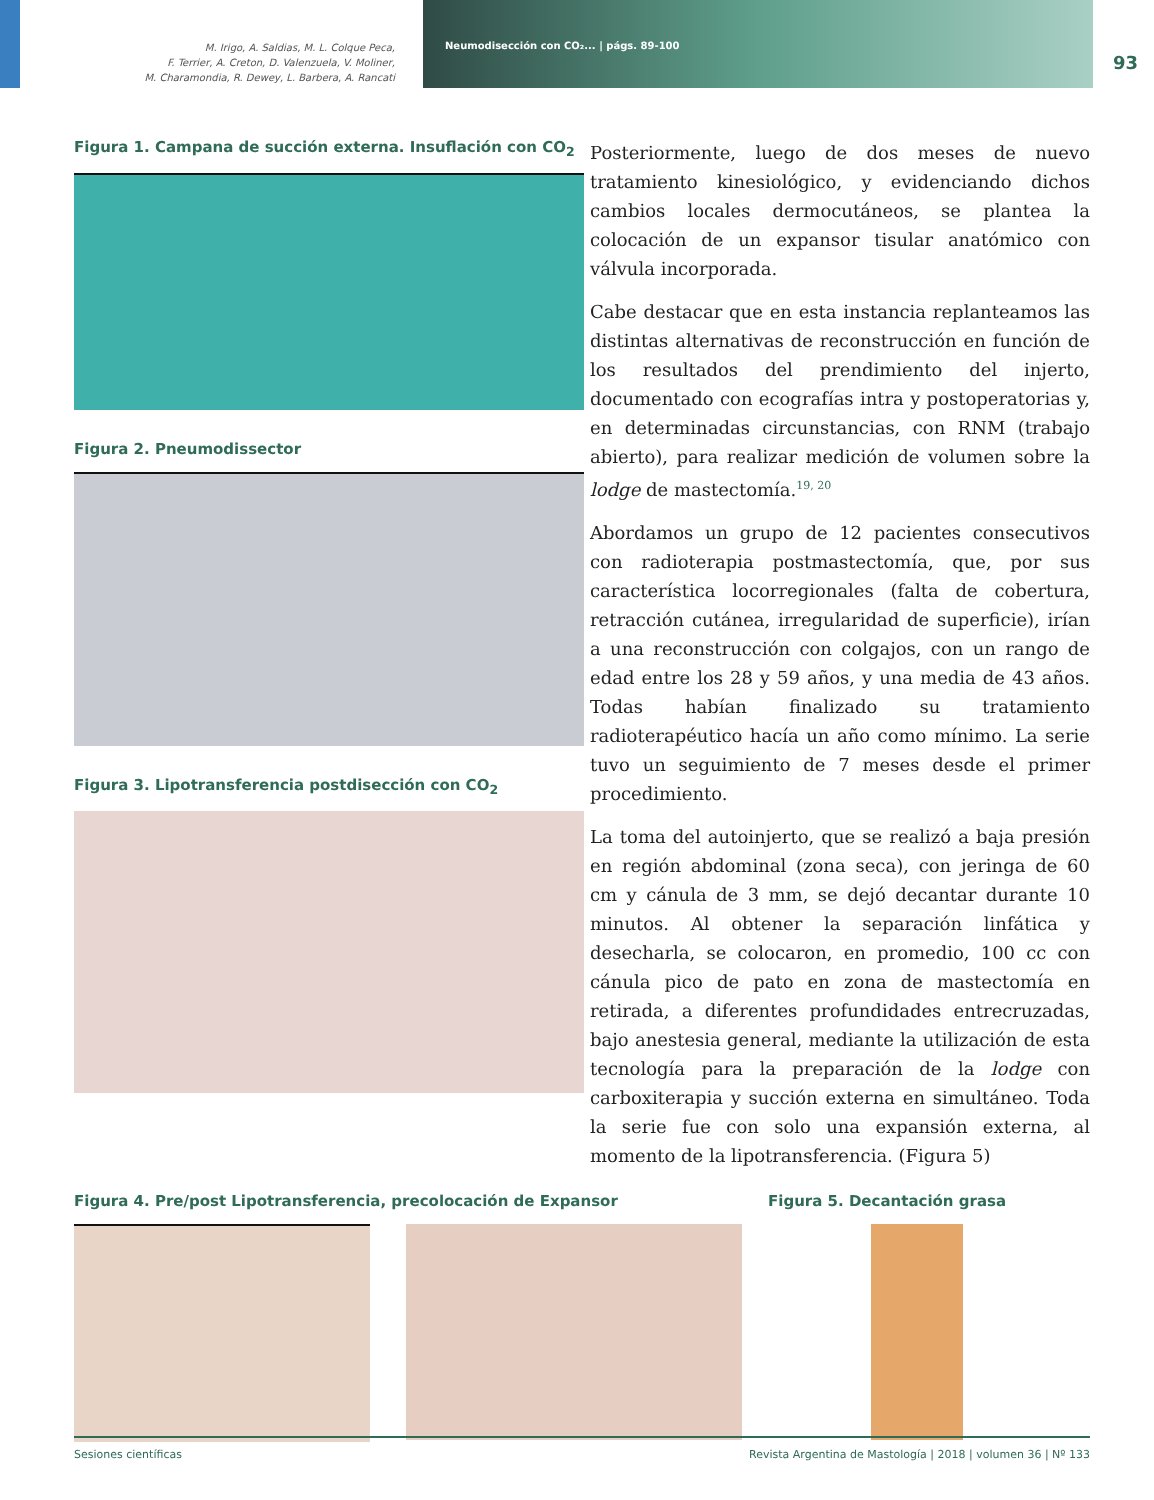M. Irigo, A. Saldias, M. L. Colque Peca,
F. Terrier, A. Creton, D. Valenzuela, V. Moliner,
M. Charamondia, R. Dewey, L. Barbera, A. Rancati
Neumodisección con CO₂... | págs. 89-100
93
Figura 1. Campana de succión externa. Insuflación con CO<sub>2</sub>
Figura 2. Pneumodissector
Figura 3. Lipotransferencia postdisección con CO<sub>2</sub>
Posteriormente, luego de dos meses de nuevo tratamiento kinesiológico, y evidenciando dichos cambios locales dermocutáneos, se plantea la colocación de un expansor tisular anatómico con válvula incorporada.
Cabe destacar que en esta instancia replanteamos las distintas alternativas de reconstrucción en función de los resultados del prendimiento del injerto, documentado con ecografías intra y postoperatorias y, en determinadas circunstancias, con RNM (trabajo abierto), para realizar medición de volumen sobre la lodge de mastectomía.<sup>19, 20</sup>
Abordamos un grupo de 12 pacientes consecutivos con radioterapia postmastectomía, que, por sus característica locorregionales (falta de cobertura, retracción cutánea, irregularidad de superficie), irían a una reconstrucción con colgajos, con un rango de edad entre los 28 y 59 años, y una media de 43 años. Todas habían finalizado su tratamiento radioterapéutico hacía un año como mínimo. La serie tuvo un seguimiento de 7 meses desde el primer procedimiento.
La toma del autoinjerto, que se realizó a baja presión en región abdominal (zona seca), con jeringa de 60 cm y cánula de 3 mm, se dejó decantar durante 10 minutos. Al obtener la separación linfática y desecharla, se colocaron, en promedio, 100 cc con cánula pico de pato en zona de mastectomía en retirada, a diferentes profundidades entrecruzadas, bajo anestesia general, mediante la utilización de esta tecnología para la preparación de la lodge con carboxiterapia y succión externa en simultáneo. Toda la serie fue con solo una expansión externa, al momento de la lipotransferencia. (Figura 5)
Figura 4. Pre/post Lipotransferencia, precolocación de Expansor Figura 5. Decantación grasa
Sesiones científicas Revista Argentina de Mastología | 2018 | volumen 36 | Nº 133